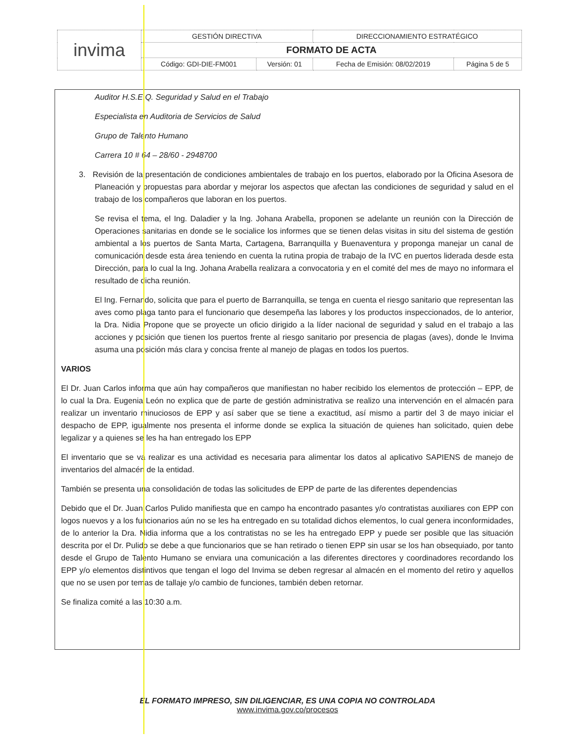| invima | GESTIÓN DIRECTIVA | | DIRECCIONAMIENTO ESTRATÉGICO | |
| | FORMATO DE ACTA | | | |
| | Código: GDI-DIE-FM001 | Versión: 01 | Fecha de Emisión: 08/02/2019 | Página 5 de 5 |
Auditor H.S.E.Q. Seguridad y Salud en el Trabajo
Especialista en Auditoria de Servicios de Salud
Grupo de Talento Humano
Carrera 10 # 64 – 28/60 - 2948700
3. Revisión de la presentación de condiciones ambientales de trabajo en los puertos, elaborado por la Oficina Asesora de Planeación y propuestas para abordar y mejorar los aspectos que afectan las condiciones de seguridad y salud en el trabajo de los compañeros que laboran en los puertos.
Se revisa el tema, el Ing. Daladier y la Ing. Johana Arabella, proponen se adelante un reunión con la Dirección de Operaciones sanitarias en donde se le socialice los informes que se tienen delas visitas in situ del sistema de gestión ambiental a los puertos de Santa Marta, Cartagena, Barranquilla y Buenaventura y proponga manejar un canal de comunicación desde esta área teniendo en cuenta la rutina propia de trabajo de la IVC en puertos liderada desde esta Dirección, para lo cual la Ing. Johana Arabella realizara a convocatoria y en el comité del mes de mayo no informara el resultado de dicha reunión.
El Ing. Fernando, solicita que para el puerto de Barranquilla, se tenga en cuenta el riesgo sanitario que representan las aves como plaga tanto para el funcionario que desempeña las labores y los productos inspeccionados, de lo anterior, la Dra. Nidia Propone que se proyecte un oficio dirigido a la líder nacional de seguridad y salud en el trabajo a las acciones y posición que tienen los puertos frente al riesgo sanitario por presencia de plagas (aves), donde le Invima asuma una posición más clara y concisa frente al manejo de plagas en todos los puertos.
VARIOS
El Dr. Juan Carlos informa que aún hay compañeros que manifiestan no haber recibido los elementos de protección – EPP, de lo cual la Dra. Eugenia León no explica que de parte de gestión administrativa se realizo una intervención en el almacén para realizar un inventario minuciosos de EPP y así saber que se tiene a exactitud, así mismo a partir del 3 de mayo iniciar el despacho de EPP, igualmente nos presenta el informe donde se explica la situación de quienes han solicitado, quien debe legalizar y a quienes se les ha han entregado los EPP
El inventario que se va realizar es una actividad es necesaria para alimentar los datos al aplicativo SAPIENS de manejo de inventarios del almacén de la entidad.
También se presenta una consolidación de todas las solicitudes de EPP de parte de las diferentes dependencias
Debido que el Dr. Juan Carlos Pulido manifiesta que en campo ha encontrado pasantes y/o contratistas auxiliares con EPP con logos nuevos y a los funcionarios aún no se les ha entregado en su totalidad dichos elementos, lo cual genera inconformidades, de lo anterior la Dra. Nidia informa que a los contratistas no se les ha entregado EPP y puede ser posible que las situación descrita por el Dr. Pulido se debe a que funcionarios que se han retirado o tienen EPP sin usar se los han obsequiado, por tanto desde el Grupo de Talento Humano se enviara una comunicación a las diferentes directores y coordinadores recordando los EPP y/o elementos distintivos que tengan el logo del Invima se deben regresar al almacén en el momento del retiro y aquellos que no se usen por temas de tallaje y/o cambio de funciones, también deben retornar.
Se finaliza comité a las 10:30 a.m.
EL FORMATO IMPRESO, SIN DILIGENCIAR, ES UNA COPIA NO CONTROLADA
www.invima.gov.co/procesos